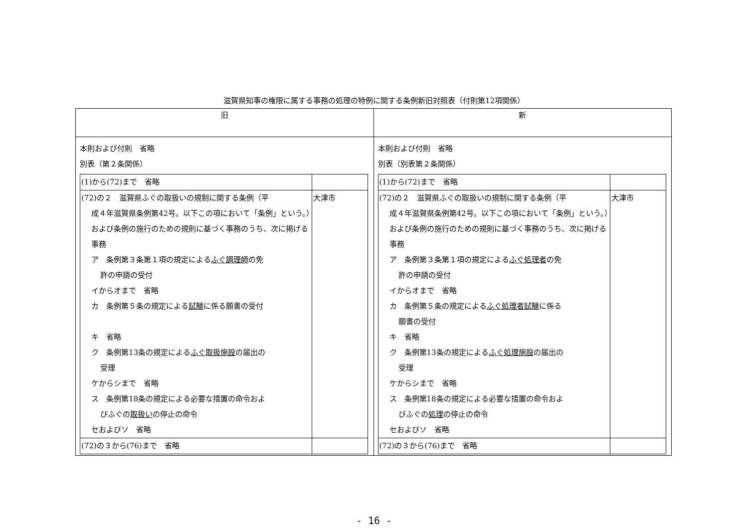滋賀県知事の権限に属する事務の処理の特例に関する条例新旧対照表（付則第12項関係）
| 旧 | 新 |
| --- | --- |
| 本則および付則 省略 別表（第２条関係） / (1)から(72)まで 省略 / / / (72)の２ 滋賀県ふぐの取扱いの規制に関する条例（平 成４年滋賀県条例第42号。以下この項において「条例」という。）および条例の施行のための規則に基づく事務のうち、次に掲げる事務 ア 条例第３条第１項の規定による ふぐ調理師 の免 許の申請の受付 イからオまで 省略 カ 条例第５条の規定による 試験 に係る願書の受付 キ 省略 ク 条例第13条の規定による ふぐ取扱施設 の届出の 受理 ケからシまで 省略 ス 条例第18条の規定による必要な措置の命令およ びふぐの 取扱い の停止の命令 セおよびソ 省略 / 大津市 / / (72)の３から(76)まで 省略 / / | 本則および付則 省略 別表（別表第２条関係） / (1)から(72)まで 省略 / / / (72)の２ 滋賀県ふぐの取扱いの規制に関する条例（平 成４年滋賀県条例第42号。以下この項において「条例」という。）および条例の施行のための規則に基づく事務のうち、次に掲げる事務 ア 条例第３条第１項の規定による ふぐ処理者 の免 許の申請の受付 イからオまで 省略 カ 条例第５条の規定による ふぐ処理者試験 に係る 願書の受付 キ 省略 ク 条例第13条の規定による ふぐ処理施設 の届出の 受理 ケからシまで 省略 ス 条例第18条の規定による必要な措置の命令およ びふぐの 処理 の停止の命令 セおよびソ 省略 / 大津市 / / (72)の３から(76)まで 省略 / / |
- 16 -